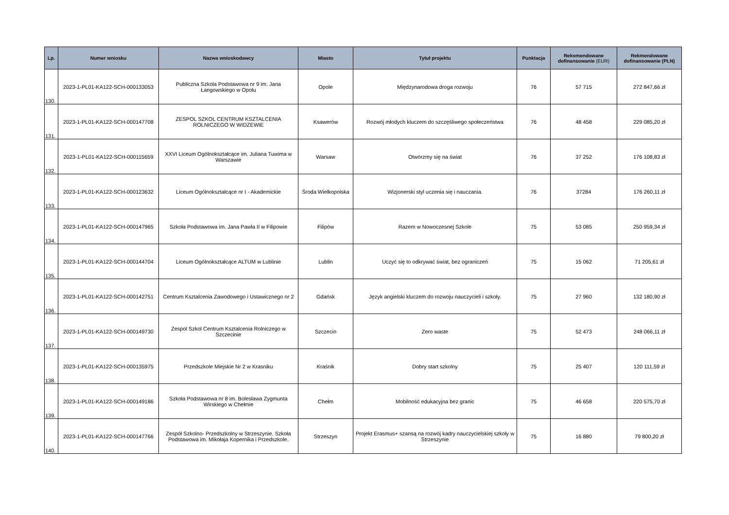| Lp. | Numer wniosku | Nazwa wnioskodawcy | Miasto | Tytuł projektu | Punktacja | Rekomendowane dofinansowanie (EUR) | Rekmendowane dofinansowanie (PLN) |
| --- | --- | --- | --- | --- | --- | --- | --- |
| 130. | 2023-1-PL01-KA122-SCH-000133053 | Publiczna Szkola Podstawowa nr 9 im. Jana Łangowskiego w Opolu | Opole | Międzynarodowa droga rozwoju | 76 | 57 715 | 272 847,66 zł |
| 131. | 2023-1-PL01-KA122-SCH-000147708 | ZESPOL SZKOL CENTRUM KSZTALCENIA ROLNICZEGO W WIDZEWIE | Ksawerów | Rozwój młodych kluczem do szczęśliwego społeczeństwa | 76 | 48 458 | 229 085,20 zł |
| 132. | 2023-1-PL01-KA122-SCH-000115659 | XXVI Liceum Ogólnokształcące im. Juliana Tuwima w Warszawie | Warsaw | Otwórzmy się na świat | 76 | 37 252 | 176 108,83 zł |
| 133. | 2023-1-PL01-KA122-SCH-000123632 | Liceum Ogólnokształcące nr I - Akademickie | Środa Wielkopolska | Wizjonerski styl uczenia się i nauczania. | 76 | 37284 | 176 260,11 zł |
| 134. | 2023-1-PL01-KA122-SCH-000147965 | Szkoła Podstawowa im. Jana Pawła II w Filipowie | Filipów | Razem w Nowoczesnej Szkole | 75 | 53 085 | 250 959,34 zł |
| 135. | 2023-1-PL01-KA122-SCH-000144704 | Liceum Ogólnokształcące ALTUM w Lublinie | Lublin | Uczyć się to odkrywać świat, bez ograniczeń | 75 | 15 062 | 71 205,61 zł |
| 136. | 2023-1-PL01-KA122-SCH-000142751 | Centrum Ksztalcenia Zawodowego i Ustawicznego nr 2 | Gdańsk | Język angielski kluczem do rozwoju nauczycieli i szkoły. | 75 | 27 960 | 132 180,90 zł |
| 137. | 2023-1-PL01-KA122-SCH-000149730 | Zespol Szkol Centrum Ksztalcenia Rolniczego w Szczecinie | Szczecin | Zero waste | 75 | 52 473 | 248 066,11 zł |
| 138. | 2023-1-PL01-KA122-SCH-000135975 | Przedszkole Miejskie Nr 2 w Krasniku | Kraśnik | Dobry start szkolny | 75 | 25 407 | 120 111,59 zł |
| 139. | 2023-1-PL01-KA122-SCH-000149186 | Szkoła Podstawowa nr 8 im. Bolesława Zygmunta Wirskiego w Chełmie | Chełm | Mobilność edukacyjna bez granic | 75 | 46 658 | 220 575,70 zł |
| 140. | 2023-1-PL01-KA122-SCH-000147766 | Zespół Szkolno- Przedszkolny w Strzeszynie. Szkoła Podstawowa im. Mikołaja Kopernika i Przedszkole. | Strzeszyn | Projekt Erasmus+ szansą na rozwój kadry nauczycielskiej szkoły w Strzeszynie | 75 | 16 880 | 79 800,20 zł |